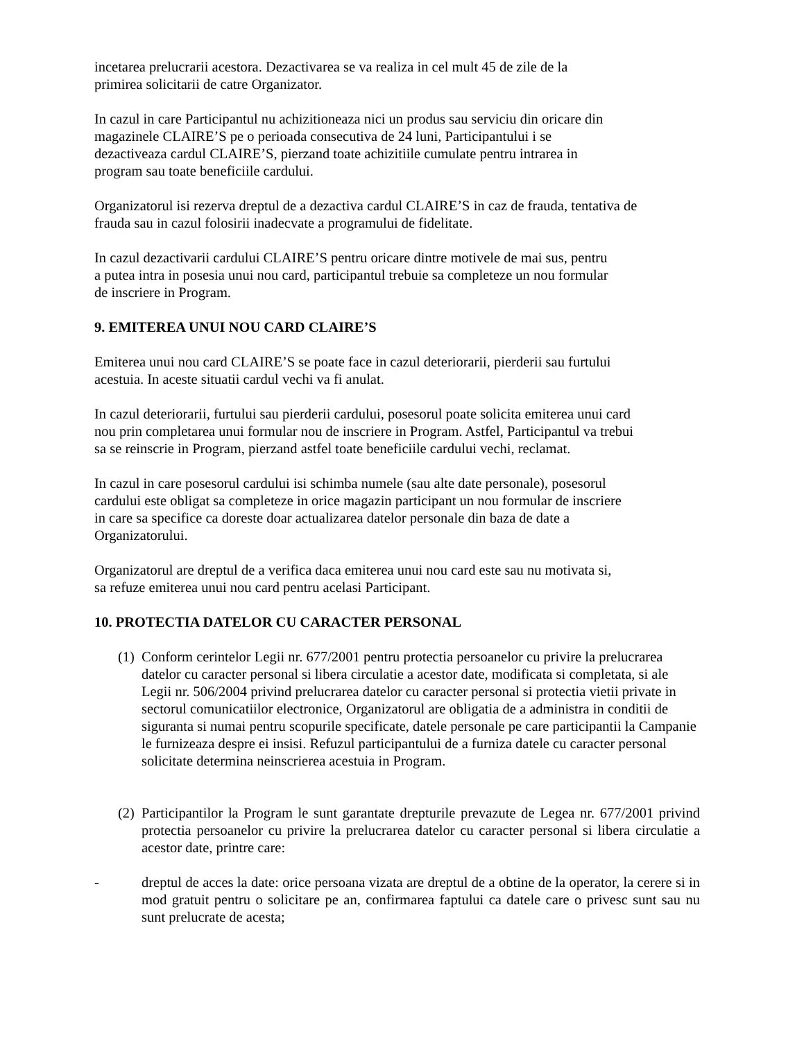incetarea prelucrarii acestora. Dezactivarea se va realiza in cel mult 45 de zile de la
primirea solicitarii de catre Organizator.
In cazul in care Participantul nu achizitioneaza nici un produs sau serviciu din oricare din
magazinele CLAIRE’S pe o perioada consecutiva de 24 luni, Participantului i se
dezactiveaza cardul CLAIRE’S, pierzand toate achizitiile cumulate pentru intrarea in
program sau toate beneficiile cardului.
Organizatorul isi rezerva dreptul de a dezactiva cardul CLAIRE’S in caz de frauda, tentativa de
frauda sau in cazul folosirii inadecvate a programului de fidelitate.
In cazul dezactivarii cardului CLAIRE’S pentru oricare dintre motivele de mai sus, pentru
a putea intra in posesia unui nou card, participantul trebuie sa completeze un nou formular
de inscriere in Program.
9. EMITEREA UNUI NOU CARD CLAIRE’S
Emiterea unui nou card CLAIRE’S se poate face in cazul deteriorarii, pierderii sau furtului
acestuia. In aceste situatii cardul vechi va fi anulat.
In cazul deteriorarii, furtului sau pierderii cardului, posesorul poate solicita emiterea unui card
nou prin completarea unui formular nou de inscriere in Program. Astfel, Participantul va trebui
sa se reinscrie in Program, pierzand astfel toate beneficiile cardului vechi, reclamat.
In cazul in care posesorul cardului isi schimba numele (sau alte date personale), posesorul
cardului este obligat sa completeze in orice magazin participant un nou formular de inscriere
in care sa specifice ca doreste doar actualizarea datelor personale din baza de date a
Organizatorului.
Organizatorul are dreptul de a verifica daca emiterea unui nou card este sau nu motivata si,
sa refuze emiterea unui nou card pentru acelasi Participant.
10. PROTECTIA DATELOR CU CARACTER PERSONAL
(1) Conform cerintelor Legii nr. 677/2001 pentru protectia persoanelor cu privire la prelucrarea datelor cu caracter personal si libera circulatie a acestor date, modificata si completata, si ale Legii nr. 506/2004 privind prelucrarea datelor cu caracter personal si protectia vietii private in sectorul comunicatiilor electronice, Organizatorul are obligatia de a administra in conditii de siguranta si numai pentru scopurile specificate, datele personale pe care participantii la Campanie le furnizeaza despre ei insisi. Refuzul participantului de a furniza datele cu caracter personal solicitate determina neinscrierea acestuia in Program.
(2) Participantilor la Program le sunt garantate drepturile prevazute de Legea nr. 677/2001 privind protectia persoanelor cu privire la prelucrarea datelor cu caracter personal si libera circulatie a acestor date, printre care:
- dreptul de acces la date: orice persoana vizata are dreptul de a obtine de la operator, la cerere si in mod gratuit pentru o solicitare pe an, confirmarea faptului ca datele care o privesc sunt sau nu sunt prelucrate de acesta;